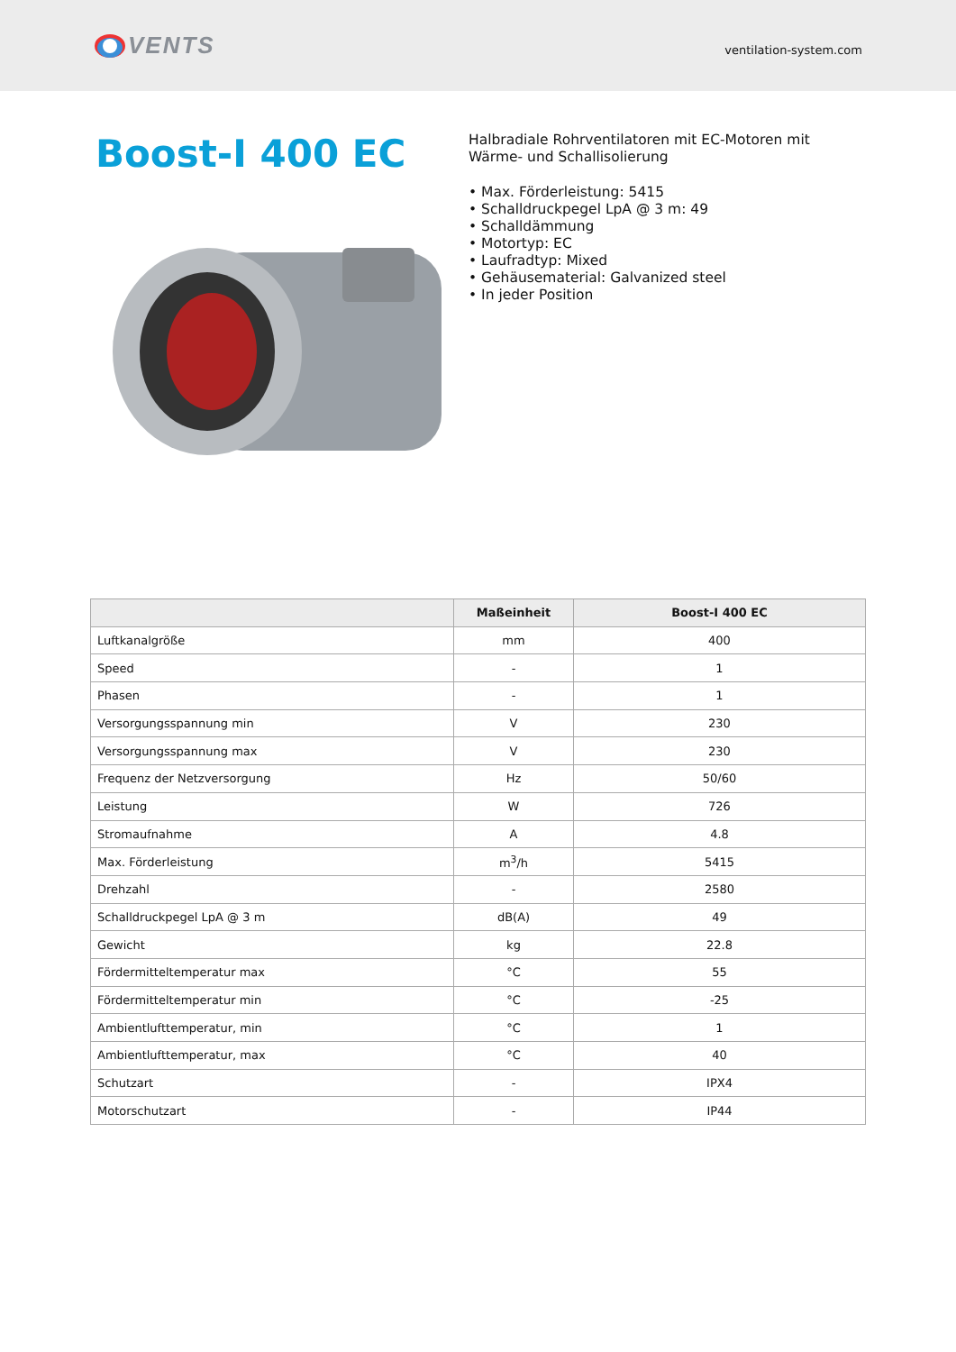VENTS
ventilation-system.com
Boost-I 400 EC
Halbradiale Rohrventilatoren mit EC-Motoren mit Wärme- und Schallisolierung
• Max. Förderleistung: 5415
• Schalldruckpegel LpA @ 3 m: 49
• Schalldämmung
• Motortyp: EC
• Laufradtyp: Mixed
• Gehäusematerial: Galvanized steel
• In jeder Position
| | Maßeinheit | Boost-I 400 EC |
| --- | --- | --- |
| Luftkanalgröße | mm | 400 |
| Speed | - | 1 |
| Phasen | - | 1 |
| Versorgungsspannung min | V | 230 |
| Versorgungsspannung max | V | 230 |
| Frequenz der Netzversorgung | Hz | 50/60 |
| Leistung | W | 726 |
| Stromaufnahme | A | 4.8 |
| Max. Förderleistung | m<sup>3</sup>/h | 5415 |
| Drehzahl | - | 2580 |
| Schalldruckpegel LpA @ 3 m | dB(A) | 49 |
| Gewicht | kg | 22.8 |
| Fördermitteltemperatur max | °C | 55 |
| Fördermitteltemperatur min | °C | -25 |
| Ambientlufttemperatur, min | °C | 1 |
| Ambientlufttemperatur, max | °C | 40 |
| Schutzart | - | IPX4 |
| Motorschutzart | - | IP44 |